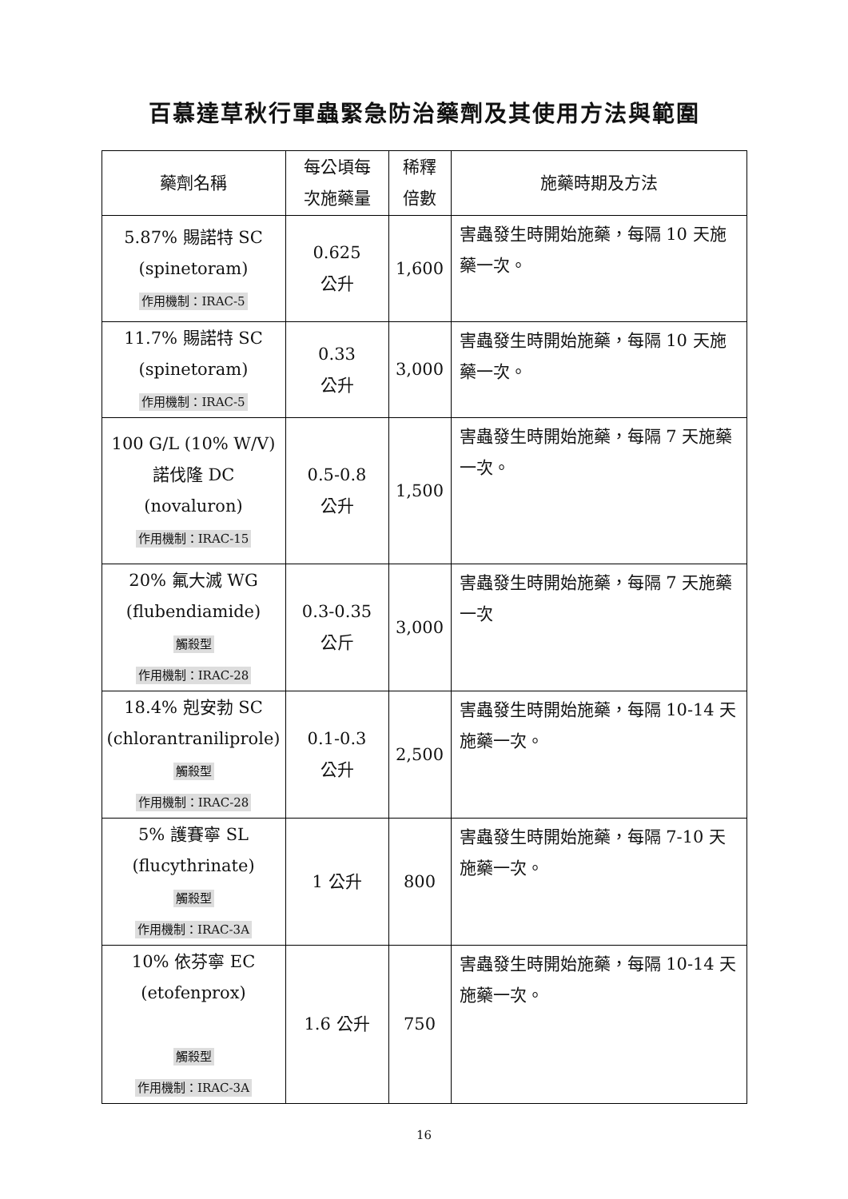百慕達草秋行軍蟲緊急防治藥劑及其使用方法與範圍
| 藥劑名稱 | 每公頃每 次施藥量 | 稀釋 倍數 | 施藥時期及方法 |
| --- | --- | --- | --- |
| 5.87% 賜諾特 SC (spinetoram) 作用機制：IRAC-5 | 0.625 公升 | 1,600 | 害蟲發生時開始施藥，每隔 10 天施藥一次。 |
| 11.7% 賜諾特 SC (spinetoram) 作用機制：IRAC-5 | 0.33 公升 | 3,000 | 害蟲發生時開始施藥，每隔 10 天施藥一次。 |
| 100 G/L (10% W/V) 諾伐隆 DC (novaluron) 作用機制：IRAC-15 | 0.5-0.8 公升 | 1,500 | 害蟲發生時開始施藥，每隔 7 天施藥一次。 |
| 20% 氟大滅 WG (flubendiamide) 觸殺型 作用機制：IRAC-28 | 0.3-0.35 公斤 | 3,000 | 害蟲發生時開始施藥，每隔 7 天施藥一次 |
| 18.4% 剋安勃 SC (chlorantraniliprole) 觸殺型 作用機制：IRAC-28 | 0.1-0.3 公升 | 2,500 | 害蟲發生時開始施藥，每隔 10-14 天施藥一次。 |
| 5% 護賽寧 SL (flucythrinate) 觸殺型 作用機制：IRAC-3A | 1 公升 | 800 | 害蟲發生時開始施藥，每隔 7-10 天施藥一次。 |
| 10% 依芬寧 EC (etofenprox) 觸殺型 作用機制：IRAC-3A | 1.6 公升 | 750 | 害蟲發生時開始施藥，每隔 10-14 天施藥一次。 |
16